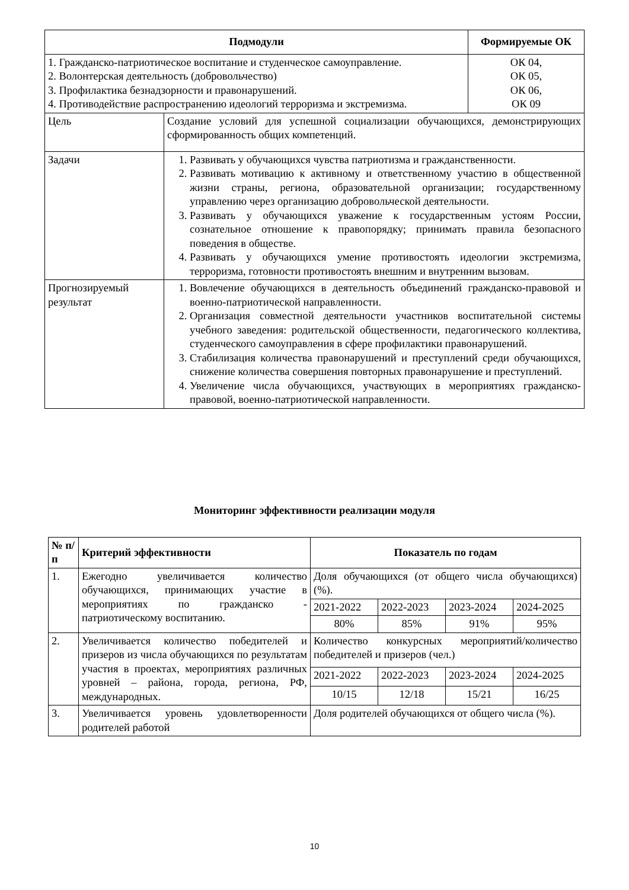| Подмодули | | Формируемые ОК |
| --- | --- | --- |
| 1. Гражданско-патриотическое воспитание и студенческое самоуправление. 2. Волонтерская деятельность (добровольчество) 3. Профилактика безнадзорности и правонарушений. 4. Противодействие распространению идеологий терроризма и экстремизма. | | ОК 04, ОК 05, ОК 06, ОК 09 |
| Цель | Создание условий для успешной социализации обучающихся, демонстрирующих сформированность общих компетенций. | |
| Задачи | 1. Развивать у обучающихся чувства патриотизма и гражданственности. 2. Развивать мотивацию к активному и ответственному участию в общественной жизни страны, региона, образовательной организации; государственному управлению через организацию добровольческой деятельности. 3. Развивать у обучающихся уважение к государственным устоям России, сознательное отношение к правопорядку; принимать правила безопасного поведения в обществе. 4. Развивать у обучающихся умение противостоять идеологии экстремизма, терроризма, готовности противостоять внешним и внутренним вызовам. | |
| Прогнозируемый результат | 1. Вовлечение обучающихся в деятельность объединений гражданско-правовой и военно-патриотической направленности. 2. Организация совместной деятельности участников воспитательной системы учебного заведения: родительской общественности, педагогического коллектива, студенческого самоуправления в сфере профилактики правонарушений. 3. Стабилизация количества правонарушений и преступлений среди обучающихся, снижение количества совершения повторных правонарушение и преступлений. 4. Увеличение числа обучающихся, участвующих в мероприятиях гражданско-правовой, военно-патриотической направленности. | |
Мониторинг эффективности реализации модуля
| № п/п | Критерий эффективности | Показатель по годам | | | |
| --- | --- | --- | --- | --- | --- |
| 1. | Ежегодно увеличивается количество обучающихся, принимающих участие в мероприятиях по гражданско - патриотическому воспитанию. | Доля обучающихся (от общего числа обучающихся) (%). | | | |
| | | 2021-2022 | 2022-2023 | 2023-2024 | 2024-2025 |
| | | 80% | 85% | 91% | 95% |
| 2. | Увеличивается количество победителей и призеров из числа обучающихся по результатам участия в проектах, мероприятиях различных уровней – района, города, региона, РФ, международных. | Количество конкурсных мероприятий/количество победителей и призеров (чел.) | | | |
| | | 2021-2022 | 2022-2023 | 2023-2024 | 2024-2025 |
| | | 10/15 | 12/18 | 15/21 | 16/25 |
| 3. | Увеличивается уровень удовлетворенности родителей работой | Доля родителей обучающихся от общего числа (%). | | | |
10